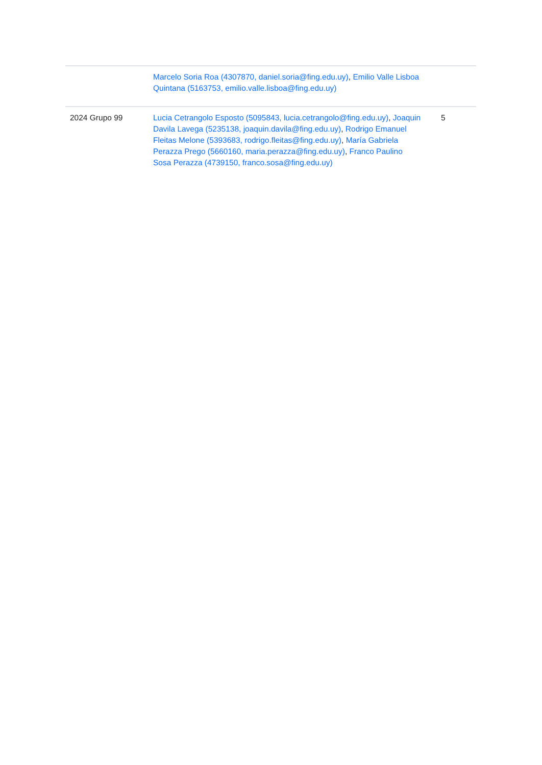| | Marcelo Soria Roa (4307870, daniel.soria@fing.edu.uy) , Emilio Valle Lisboa Quintana (5163753, emilio.valle.lisboa@fing.edu.uy) | |
| 2024 Grupo 99 | Lucia Cetrangolo Esposto (5095843, lucia.cetrangolo@fing.edu.uy) , Joaquin Davila Lavega (5235138, joaquin.davila@fing.edu.uy) , Rodrigo Emanuel Fleitas Melone (5393683, rodrigo.fleitas@fing.edu.uy) , María Gabriela Perazza Prego (5660160, maria.perazza@fing.edu.uy) , Franco Paulino Sosa Perazza (4739150, franco.sosa@fing.edu.uy) | 5 |